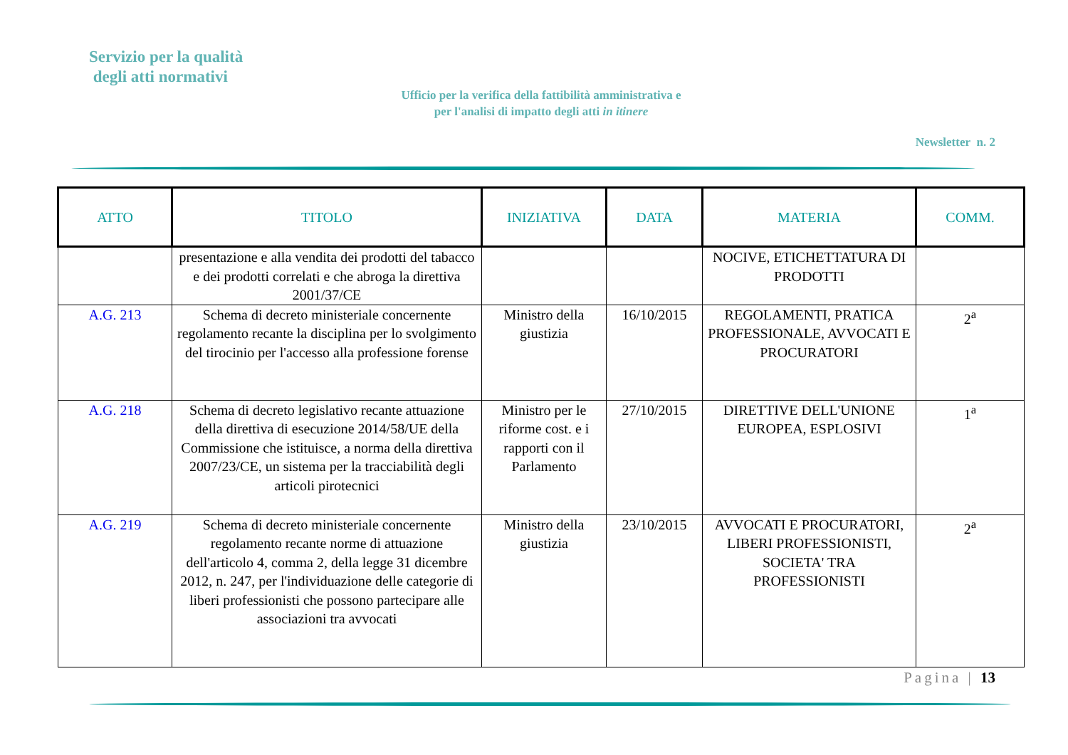Servizio per la qualità
degli atti normativi
Ufficio per la verifica della fattibilità amministrativa e
per l'analisi di impatto degli atti in itinere
Newsletter n. 2
| ATTO | TITOLO | INIZIATIVA | DATA | MATERIA | COMM. |
| --- | --- | --- | --- | --- | --- |
| | presentazione e alla vendita dei prodotti del tabacco e dei prodotti correlati e che abroga la direttiva 2001/37/CE | | | NOCIVE, ETICHETTATURA DI PRODOTTI | |
| A.G. 213 | Schema di decreto ministeriale concernente regolamento recante la disciplina per lo svolgimento del tirocinio per l'accesso alla professione forense | Ministro della giustizia | 16/10/2015 | REGOLAMENTI, PRATICA PROFESSIONALE, AVVOCATI E PROCURATORI | 2<sup>a</sup> |
| A.G. 218 | Schema di decreto legislativo recante attuazione della direttiva di esecuzione 2014/58/UE della Commissione che istituisce, a norma della direttiva 2007/23/CE, un sistema per la tracciabilità degli articoli pirotecnici | Ministro per le riforme cost. e i rapporti con il Parlamento | 27/10/2015 | DIRETTIVE DELL'UNIONE EUROPEA, ESPLOSIVI | 1<sup>a</sup> |
| A.G. 219 | Schema di decreto ministeriale concernente regolamento recante norme di attuazione dell'articolo 4, comma 2, della legge 31 dicembre 2012, n. 247, per l'individuazione delle categorie di liberi professionisti che possono partecipare alle associazioni tra avvocati | Ministro della giustizia | 23/10/2015 | AVVOCATI E PROCURATORI, LIBERI PROFESSIONISTI, SOCIETA' TRA PROFESSIONISTI | 2<sup>a</sup> |
Pagina | 13